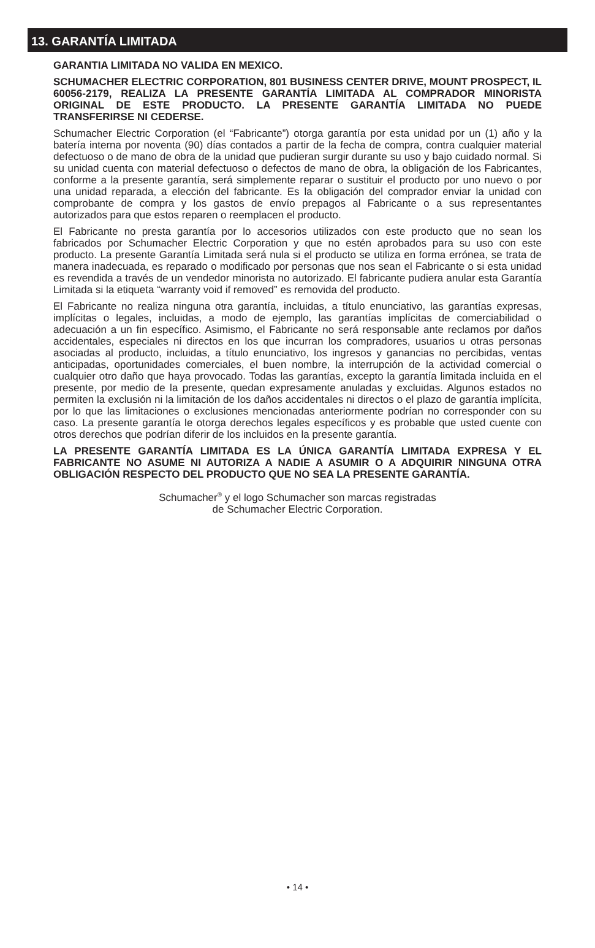13. GARANTÍA LIMITADA
GARANTIA LIMITADA NO VALIDA EN MEXICO.
SCHUMACHER ELECTRIC CORPORATION, 801 BUSINESS CENTER DRIVE, MOUNT PROSPECT, IL 60056-2179, REALIZA LA PRESENTE GARANTÍA LIMITADA AL COMPRADOR MINORISTA ORIGINAL DE ESTE PRODUCTO. LA PRESENTE GARANTÍA LIMITADA NO PUEDE TRANSFERIRSE NI CEDERSE.
Schumacher Electric Corporation (el “Fabricante”) otorga garantía por esta unidad por un (1) año y la batería interna por noventa (90) días contados a partir de la fecha de compra, contra cualquier material defectuoso o de mano de obra de la unidad que pudieran surgir durante su uso y bajo cuidado normal. Si su unidad cuenta con material defectuoso o defectos de mano de obra, la obligación de los Fabricantes, conforme a la presente garantía, será simplemente reparar o sustituir el producto por uno nuevo o por una unidad reparada, a elección del fabricante. Es la obligación del comprador enviar la unidad con comprobante de compra y los gastos de envío prepagos al Fabricante o a sus representantes autorizados para que estos reparen o reemplacen el producto.
El Fabricante no presta garantía por lo accesorios utilizados con este producto que no sean los fabricados por Schumacher Electric Corporation y que no estén aprobados para su uso con este producto. La presente Garantía Limitada será nula si el producto se utiliza en forma errónea, se trata de manera inadecuada, es reparado o modificado por personas que nos sean el Fabricante o si esta unidad es revendida a través de un vendedor minorista no autorizado. El fabricante pudiera anular esta Garantía Limitada si la etiqueta “warranty void if removed” es removida del producto.
El Fabricante no realiza ninguna otra garantía, incluidas, a título enunciativo, las garantías expresas, implícitas o legales, incluidas, a modo de ejemplo, las garantías implícitas de comerciabilidad o adecuación a un fin específico. Asimismo, el Fabricante no será responsable ante reclamos por daños accidentales, especiales ni directos en los que incurran los compradores, usuarios u otras personas asociadas al producto, incluidas, a título enunciativo, los ingresos y ganancias no percibidas, ventas anticipadas, oportunidades comerciales, el buen nombre, la interrupción de la actividad comercial o cualquier otro daño que haya provocado. Todas las garantías, excepto la garantía limitada incluida en el presente, por medio de la presente, quedan expresamente anuladas y excluidas. Algunos estados no permiten la exclusión ni la limitación de los daños accidentales ni directos o el plazo de garantía implícita, por lo que las limitaciones o exclusiones mencionadas anteriormente podrían no corresponder con su caso. La presente garantía le otorga derechos legales específicos y es probable que usted cuente con otros derechos que podrían diferir de los incluidos en la presente garantía.
LA PRESENTE GARANTÍA LIMITADA ES LA ÚNICA GARANTÍA LIMITADA EXPRESA Y EL FABRICANTE NO ASUME NI AUTORIZA A NADIE A ASUMIR O A ADQUIRIR NINGUNA OTRA OBLIGACIÓN RESPECTO DEL PRODUCTO QUE NO SEA LA PRESENTE GARANTÍA.
Schumacher<sup>®</sup> y el logo Schumacher son marcas registradas
de Schumacher Electric Corporation.
• 14 •